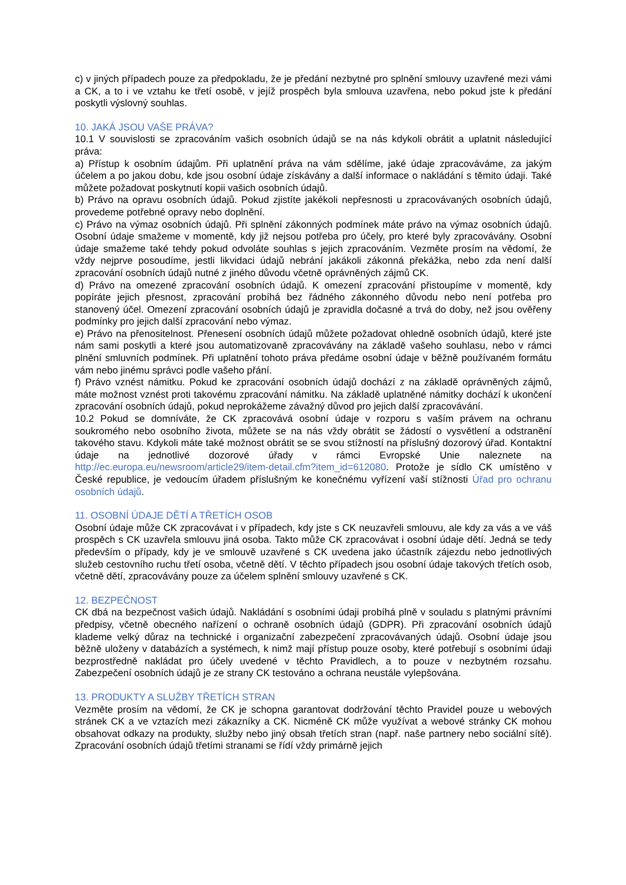c) v jiných případech pouze za předpokladu, že je předání nezbytné pro splnění smlouvy uzavřené mezi vámi a CK, a to i ve vztahu ke třetí osobě, v jejíž prospěch byla smlouva uzavřena, nebo pokud jste k předání poskytli výslovný souhlas.
10. JAKÁ JSOU VAŠE PRÁVA?
10.1 V souvislosti se zpracováním vašich osobních údajů se na nás kdykoli obrátit a uplatnit následující práva:
a) Přístup k osobním údajům. Při uplatnění práva na vám sdělíme, jaké údaje zpracováváme, za jakým účelem a po jakou dobu, kde jsou osobní údaje získávány a další informace o nakládání s těmito údaji. Také můžete požadovat poskytnutí kopii vašich osobních údajů.
b) Právo na opravu osobních údajů. Pokud zjistíte jakékoli nepřesnosti u zpracovávaných osobních údajů, provedeme potřebné opravy nebo doplnění.
c) Právo na výmaz osobních údajů. Při splnění zákonných podmínek máte právo na výmaz osobních údajů. Osobní údaje smažeme v momentě, kdy již nejsou potřeba pro účely, pro které byly zpracovávány. Osobní údaje smažeme také tehdy pokud odvoláte souhlas s jejich zpracováním. Vezměte prosím na vědomí, že vždy nejprve posoudíme, jestli likvidaci údajů nebrání jakákoli zákonná překážka, nebo zda není další zpracování osobních údajů nutné z jiného důvodu včetně oprávněných zájmů CK.
d) Právo na omezené zpracování osobních údajů. K omezení zpracování přistoupíme v momentě, kdy popíráte jejich přesnost, zpracování probíhá bez řádného zákonného důvodu nebo není potřeba pro stanovený účel. Omezení zpracování osobních údajů je zpravidla dočasné a trvá do doby, než jsou ověřeny podmínky pro jejich další zpracování nebo výmaz.
e) Právo na přenositelnost. Přenesení osobních údajů můžete požadovat ohledně osobních údajů, které jste nám sami poskytli a které jsou automatizovaně zpracovávány na základě vašeho souhlasu, nebo v rámci plnění smluvních podmínek. Při uplatnění tohoto práva předáme osobní údaje v běžně používaném formátu vám nebo jinému správci podle vašeho přání.
f) Právo vznést námitku. Pokud ke zpracování osobních údajů dochází z na základě oprávněných zájmů, máte možnost vznést proti takovému zpracování námitku. Na základě uplatněné námitky dochází k ukončení zpracování osobních údajů, pokud neprokážeme závažný důvod pro jejich další zpracovávání.
10.2 Pokud se domníváte, že CK zpracovává osobní údaje v rozporu s vaším právem na ochranu soukromého nebo osobního života, můžete se na nás vždy obrátit se žádostí o vysvětlení a odstranění takového stavu. Kdykoli máte také možnost obrátit se se svou stížností na příslušný dozorový úřad. Kontaktní údaje na jednotlivé dozorové úřady v rámci Evropské Unie naleznete na http://ec.europa.eu/newsroom/article29/item-detail.cfm?item_id=612080. Protože je sídlo CK umístěno v České republice, je vedoucím úřadem příslušným ke konečnému vyřízení vaší stížnosti Úřad pro ochranu osobních údajů.
11. OSOBNÍ ÚDAJE DĚTÍ A TŘETÍCH OSOB
Osobní údaje může CK zpracovávat i v případech, kdy jste s CK neuzavřeli smlouvu, ale kdy za vás a ve váš prospěch s CK uzavřela smlouvu jiná osoba. Takto může CK zpracovávat i osobní údaje dětí. Jedná se tedy především o případy, kdy je ve smlouvě uzavřené s CK uvedena jako účastník zájezdu nebo jednotlivých služeb cestovního ruchu třetí osoba, včetně dětí. V těchto případech jsou osobní údaje takových třetích osob, včetně dětí, zpracovávány pouze za účelem splnění smlouvy uzavřené s CK.
12. BEZPEČNOST
CK dbá na bezpečnost vašich údajů. Nakládání s osobními údaji probíhá plně v souladu s platnými právními předpisy, včetně obecného nařízení o ochraně osobních údajů (GDPR). Při zpracování osobních údajů klademe velký důraz na technické i organizační zabezpečení zpracovávaných údajů. Osobní údaje jsou běžně uloženy v databázích a systémech, k nimž mají přístup pouze osoby, které potřebují s osobními údaji bezprostředně nakládat pro účely uvedené v těchto Pravidlech, a to pouze v nezbytném rozsahu. Zabezpečení osobních údajů je ze strany CK testováno a ochrana neustále vylepšována.
13. PRODUKTY A SLUŽBY TŘETÍCH STRAN
Vezměte prosím na vědomí, že CK je schopna garantovat dodržování těchto Pravidel pouze u webových stránek CK a ve vztazích mezi zákazníky a CK. Nicméně CK může využívat a webové stránky CK mohou obsahovat odkazy na produkty, služby nebo jiný obsah třetích stran (např. naše partnery nebo sociální sítě). Zpracování osobních údajů třetími stranami se řídí vždy primárně jejich